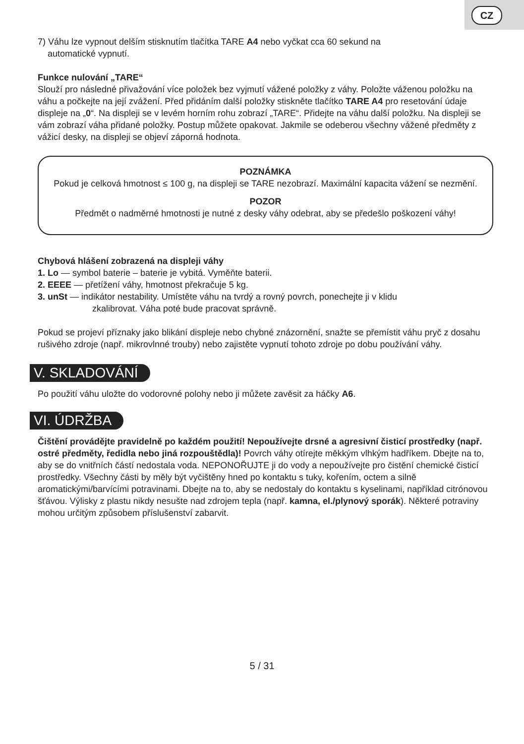CZ
7) Váhu lze vypnout delším stisknutím tlačítka TARE A4 nebo vyčkat cca 60 sekund na
automatické vypnutí.
Funkce nulování „TARE“
Slouží pro následné přivažování více položek bez vyjmutí vážené položky z váhy. Položte váženou položku na váhu a počkejte na její zvážení. Před přidáním další položky stiskněte tlačítko TARE A4 pro resetování údaje displeje na „0“. Na displeji se v levém horním rohu zobrazí „TARE“. Přidejte na váhu další položku. Na displeji se vám zobrazí váha přidané položky. Postup můžete opakovat. Jakmile se odeberou všechny vážené předměty z vážicí desky, na displeji se objeví záporná hodnota.
POZNÁMKA
Pokud je celková hmotnost ≤ 100 g, na displeji se TARE nezobrazí. Maximální kapacita vážení se nezmění.
POZOR
Předmět o nadměrné hmotnosti je nutné z desky váhy odebrat, aby se předešlo poškození váhy!
Chybová hlášení zobrazená na displeji váhy
1. Lo — symbol baterie – baterie je vybitá. Vyměňte baterii.
2. EEEE — přetížení váhy, hmotnost překračuje 5 kg.
3. unSt — indikátor nestability. Umístěte váhu na tvrdý a rovný povrch, ponechejte ji v klidu
zkalibrovat. Váha poté bude pracovat správně.
Pokud se projeví příznaky jako blikání displeje nebo chybné znázornění, snažte se přemístit váhu pryč z dosahu rušivého zdroje (např. mikrovlnné trouby) nebo zajistěte vypnutí tohoto zdroje po dobu používání váhy.
V. SKLADOVÁNÍ
Po použití váhu uložte do vodorovné polohy nebo ji můžete zavěsit za háčky A6.
VI. ÚDRŽBA
Čištění provádějte pravidelně po každém použití! Nepoužívejte drsné a agresivní čisticí prostředky (např. ostré předměty, ředidla nebo jiná rozpouštědla)! Povrch váhy otírejte měkkým vlhkým hadříkem. Dbejte na to, aby se do vnitřních částí nedostala voda. NEPONOŘUJTE ji do vody a nepoužívejte pro čistění chemické čisticí prostředky. Všechny části by měly být vyčištěny hned po kontaktu s tuky, kořením, octem a silně aromatickými/barvícími potravinami. Dbejte na to, aby se nedostaly do kontaktu s kyselinami, například citrónovou šťávou. Výlisky z plastu nikdy nesušte nad zdrojem tepla (např. kamna, el./plynový sporák). Některé potraviny mohou určitým způsobem příslušenství zabarvit.
5 / 31